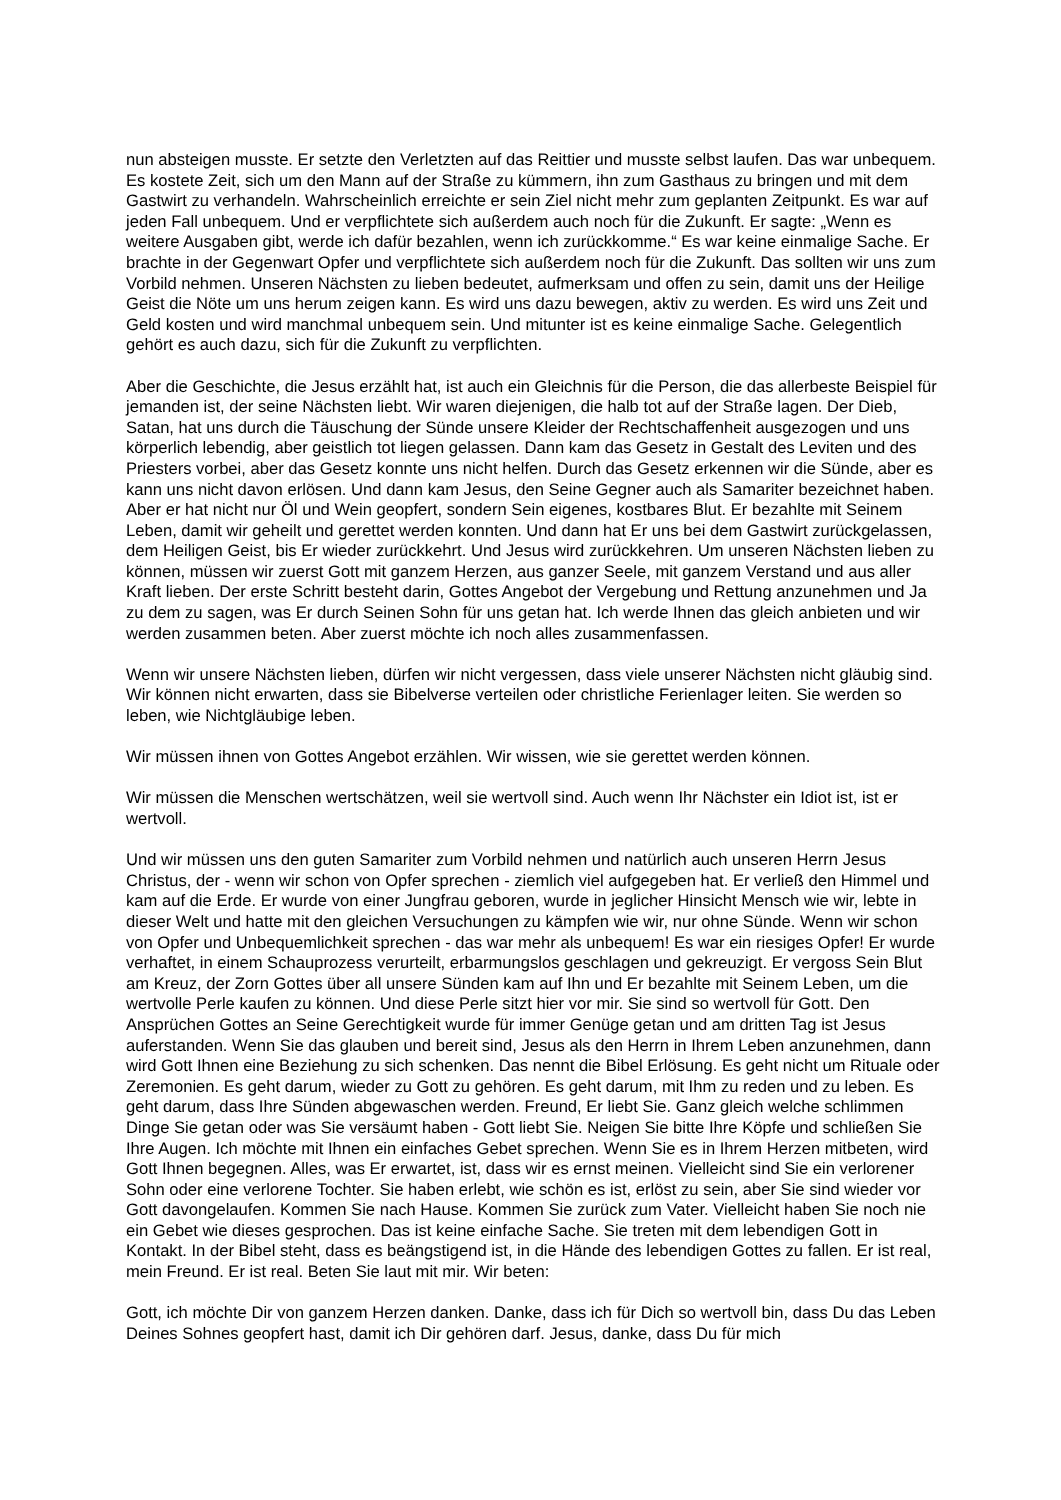nun absteigen musste. Er setzte den Verletzten auf das Reittier und musste selbst laufen. Das war unbequem. Es kostete Zeit, sich um den Mann auf der Straße zu kümmern, ihn zum Gasthaus zu bringen und mit dem Gastwirt zu verhandeln. Wahrscheinlich erreichte er sein Ziel nicht mehr zum geplanten Zeitpunkt. Es war auf jeden Fall unbequem. Und er verpflichtete sich außerdem auch noch für die Zukunft. Er sagte: „Wenn es weitere Ausgaben gibt, werde ich dafür bezahlen, wenn ich zurückkomme.“ Es war keine einmalige Sache. Er brachte in der Gegenwart Opfer und verpflichtete sich außerdem noch für die Zukunft. Das sollten wir uns zum Vorbild nehmen. Unseren Nächsten zu lieben bedeutet, aufmerksam und offen zu sein, damit uns der Heilige Geist die Nöte um uns herum zeigen kann. Es wird uns dazu bewegen, aktiv zu werden. Es wird uns Zeit und Geld kosten und wird manchmal unbequem sein. Und mitunter ist es keine einmalige Sache. Gelegentlich gehört es auch dazu, sich für die Zukunft zu verpflichten.
Aber die Geschichte, die Jesus erzählt hat, ist auch ein Gleichnis für die Person, die das allerbeste Beispiel für jemanden ist, der seine Nächsten liebt. Wir waren diejenigen, die halb tot auf der Straße lagen. Der Dieb, Satan, hat uns durch die Täuschung der Sünde unsere Kleider der Rechtschaffenheit ausgezogen und uns körperlich lebendig, aber geistlich tot liegen gelassen. Dann kam das Gesetz in Gestalt des Leviten und des Priesters vorbei, aber das Gesetz konnte uns nicht helfen. Durch das Gesetz erkennen wir die Sünde, aber es kann uns nicht davon erlösen. Und dann kam Jesus, den Seine Gegner auch als Samariter bezeichnet haben. Aber er hat nicht nur Öl und Wein geopfert, sondern Sein eigenes, kostbares Blut. Er bezahlte mit Seinem Leben, damit wir geheilt und gerettet werden konnten. Und dann hat Er uns bei dem Gastwirt zurückgelassen, dem Heiligen Geist, bis Er wieder zurückkehrt. Und Jesus wird zurückkehren. Um unseren Nächsten lieben zu können, müssen wir zuerst Gott mit ganzem Herzen, aus ganzer Seele, mit ganzem Verstand und aus aller Kraft lieben. Der erste Schritt besteht darin, Gottes Angebot der Vergebung und Rettung anzunehmen und Ja zu dem zu sagen, was Er durch Seinen Sohn für uns getan hat. Ich werde Ihnen das gleich anbieten und wir werden zusammen beten. Aber zuerst möchte ich noch alles zusammenfassen.
Wenn wir unsere Nächsten lieben, dürfen wir nicht vergessen, dass viele unserer Nächsten nicht gläubig sind. Wir können nicht erwarten, dass sie Bibelverse verteilen oder christliche Ferienlager leiten. Sie werden so leben, wie Nichtgläubige leben.
Wir müssen ihnen von Gottes Angebot erzählen. Wir wissen, wie sie gerettet werden können.
Wir müssen die Menschen wertschätzen, weil sie wertvoll sind. Auch wenn Ihr Nächster ein Idiot ist, ist er wertvoll.
Und wir müssen uns den guten Samariter zum Vorbild nehmen und natürlich auch unseren Herrn Jesus Christus, der - wenn wir schon von Opfer sprechen - ziemlich viel aufgegeben hat. Er verließ den Himmel und kam auf die Erde. Er wurde von einer Jungfrau geboren, wurde in jeglicher Hinsicht Mensch wie wir, lebte in dieser Welt und hatte mit den gleichen Versuchungen zu kämpfen wie wir, nur ohne Sünde. Wenn wir schon von Opfer und Unbequemlichkeit sprechen - das war mehr als unbequem! Es war ein riesiges Opfer! Er wurde verhaftet, in einem Schauprozess verurteilt, erbarmungslos geschlagen und gekreuzigt. Er vergoss Sein Blut am Kreuz, der Zorn Gottes über all unsere Sünden kam auf Ihn und Er bezahlte mit Seinem Leben, um die wertvolle Perle kaufen zu können. Und diese Perle sitzt hier vor mir. Sie sind so wertvoll für Gott. Den Ansprüchen Gottes an Seine Gerechtigkeit wurde für immer Genüge getan und am dritten Tag ist Jesus auferstanden. Wenn Sie das glauben und bereit sind, Jesus als den Herrn in Ihrem Leben anzunehmen, dann wird Gott Ihnen eine Beziehung zu sich schenken. Das nennt die Bibel Erlösung. Es geht nicht um Rituale oder Zeremonien. Es geht darum, wieder zu Gott zu gehören. Es geht darum, mit Ihm zu reden und zu leben. Es geht darum, dass Ihre Sünden abgewaschen werden. Freund, Er liebt Sie. Ganz gleich welche schlimmen Dinge Sie getan oder was Sie versäumt haben - Gott liebt Sie. Neigen Sie bitte Ihre Köpfe und schließen Sie Ihre Augen. Ich möchte mit Ihnen ein einfaches Gebet sprechen. Wenn Sie es in Ihrem Herzen mitbeten, wird Gott Ihnen begegnen. Alles, was Er erwartet, ist, dass wir es ernst meinen. Vielleicht sind Sie ein verlorener Sohn oder eine verlorene Tochter. Sie haben erlebt, wie schön es ist, erlöst zu sein, aber Sie sind wieder vor Gott davongelaufen. Kommen Sie nach Hause. Kommen Sie zurück zum Vater. Vielleicht haben Sie noch nie ein Gebet wie dieses gesprochen. Das ist keine einfache Sache. Sie treten mit dem lebendigen Gott in Kontakt. In der Bibel steht, dass es beängstigend ist, in die Hände des lebendigen Gottes zu fallen. Er ist real, mein Freund. Er ist real. Beten Sie laut mit mir. Wir beten:
Gott, ich möchte Dir von ganzem Herzen danken. Danke, dass ich für Dich so wertvoll bin, dass Du das Leben Deines Sohnes geopfert hast, damit ich Dir gehören darf. Jesus, danke, dass Du für mich